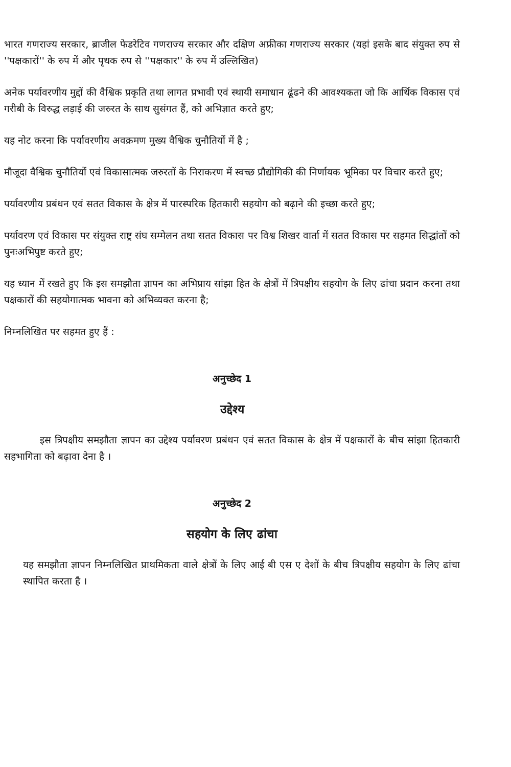भारत गणराज्य सरकार, ब्राजील फेडरेटिव गणराज्य सरकार और दक्षिण अफ्रीका गणराज्य सरकार (यहां इसके बाद संयुक्त रुप से ''पक्षकारों'' के रुप में और पृथक रुप से ''पक्षकार'' के रुप में उल्लिखित)
अनेक पर्यावरणीय मुद्दों की वैश्विक प्रकृति तथा लागत प्रभावी एवं स्थायी समाधान ढूंढने की आवश्यकता जो कि आर्थिक विकास एवं गरीबी के विरुद्ध लड़ाई की जरुरत के साथ सुसंगत हैं, को अभिज्ञात करते हुए;
यह नोट करना कि पर्यावरणीय अवक्रमण मुख्य वैश्विक चुनौतियों में है ;
मौजूदा वैश्विक चुनौतियों एवं विकासात्मक जरुरतों के निराकरण में स्वच्छ प्रौद्योगिकी की निर्णायक भूमिका पर विचार करते हुए;
पर्यावरणीय प्रबंधन एवं सतत विकास के क्षेत्र में पारस्परिक हितकारी सहयोग को बढ़ाने की इच्छा करते हुए;
पर्यावरण एवं विकास पर संयुक्त राष्ट्र संघ सम्मेलन तथा सतत विकास पर विश्व शिखर वार्ता में सतत विकास पर सहमत सिद्धांतों को पुनःअभिपुष्ट करते हुए;
यह ध्यान में रखते हुए कि इस समझौता ज्ञापन का अभिप्राय सांझा हित के क्षेत्रों में त्रिपक्षीय सहयोग के लिए ढांचा प्रदान करना तथा पक्षकारों की सहयोगात्मक भावना को अभिव्यक्त करना है;
निम्नलिखित पर सहमत हुए हैं :
अनुच्छेद 1
उद्देश्य
इस त्रिपक्षीय समझौता ज्ञापन का उद्देश्य पर्यावरण प्रबंधन एवं सतत विकास के क्षेत्र में पक्षकारों के बीच सांझा हितकारी सहभागिता को बढ़ावा देना है ।
अनुच्छेद 2
सहयोग के लिए ढांचा
यह समझौता ज्ञापन निम्नलिखित प्राथमिकता वाले क्षेत्रों के लिए आई बी एस ए देशों के बीच त्रिपक्षीय सहयोग के लिए ढांचा स्थापित करता है ।